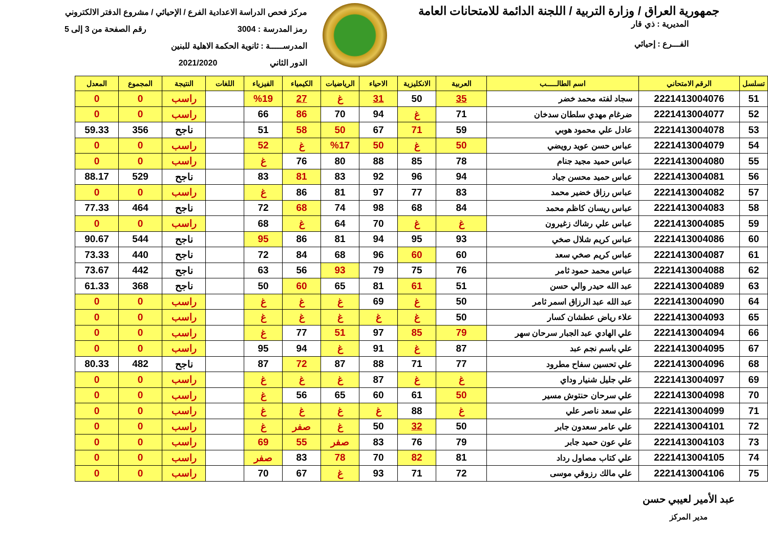جمهورية العراق / وزارة التربية / اللجنة الدائمة للامتحانات العامة
المديرية : ذي قار
الفـــرع : إحيائي
مركز فحص الدراسة الاعدادية الفرع / الإحيائي / مشروع الدفتر الالكتروني
رمز المدرسة : 3004 رقم الصفحة من 3 إلى 5
المدرســـــة : ثانوية الحكمة الاهلية للبنين
الدور الثاني 2021/2020
| تسلسل | الرقم الامتحاني | اسم الطالـــــب | العربية | الانكليزية | الاحياء | الرياضيات | الكيمياء | الفيزياء | اللغات | النتيجة | المجموع | المعدل |
| --- | --- | --- | --- | --- | --- | --- | --- | --- | --- | --- | --- | --- |
| 51 | 2221413004076 | سجاد لفته محمد خضر | 35 | 50 | 31 | غ | 27 | %19 | | راسب | 0 | 0 |
| 52 | 2221413004077 | ضرغام مهدي سلطان سدخان | 71 | غ | 94 | 70 | 86 | 66 | | راسب | 0 | 0 |
| 53 | 2221413004078 | عادل علي محمود هوبي | 59 | 71 | 67 | 50 | 58 | 51 | | ناجح | 356 | 59.33 |
| 54 | 2221413004079 | عباس حسن عويد رويضي | 50 | غ | 50 | %17 | غ | 52 | | راسب | 0 | 0 |
| 55 | 2221413004080 | عباس حميد مجيد جنام | 78 | 85 | 88 | 80 | 76 | غ | | راسب | 0 | 0 |
| 56 | 2221413004081 | عباس حميد محسن جياد | 94 | 96 | 92 | 83 | 81 | 83 | | ناجح | 529 | 88.17 |
| 57 | 2221413004082 | عباس رزاق خضير محمد | 83 | 77 | 97 | 81 | 86 | غ | | راسب | 0 | 0 |
| 58 | 2221413004083 | عباس ريسان كاظم محمد | 84 | 68 | 98 | 74 | 68 | 72 | | ناجح | 464 | 77.33 |
| 59 | 2221413004085 | عباس علي رشاك زغيرون | غ | غ | 70 | 64 | غ | 68 | | راسب | 0 | 0 |
| 60 | 2221413004086 | عباس كريم شلال صخي | 93 | 95 | 94 | 81 | 86 | 95 | | ناجح | 544 | 90.67 |
| 61 | 2221413004087 | عباس كريم صخي سعد | 60 | 60 | 96 | 68 | 84 | 72 | | ناجح | 440 | 73.33 |
| 62 | 2221413004088 | عباس محمد حمود ثامر | 76 | 75 | 79 | 93 | 56 | 63 | | ناجح | 442 | 73.67 |
| 63 | 2221413004089 | عبد الله حيدر والي حسن | 51 | 61 | 81 | 65 | 60 | 50 | | ناجح | 368 | 61.33 |
| 64 | 2221413004090 | عبد الله عبد الرزاق اسمر ثامر | 50 | غ | 69 | غ | غ | غ | | راسب | 0 | 0 |
| 65 | 2221413004093 | علاء رياض عطشان كسار | 50 | غ | غ | غ | غ | غ | | راسب | 0 | 0 |
| 66 | 2221413004094 | علي الهادي عبد الجبار سرحان سهر | 79 | 85 | 97 | 51 | 77 | غ | | راسب | 0 | 0 |
| 67 | 2221413004095 | علي باسم نجم عبد | 87 | غ | 91 | غ | 94 | 95 | | راسب | 0 | 0 |
| 68 | 2221413004096 | علي تحسين سفاح مطرود | 77 | 71 | 88 | 87 | 72 | 87 | | ناجح | 482 | 80.33 |
| 69 | 2221413004097 | علي جليل شنيار وداي | غ | غ | 87 | غ | غ | غ | | راسب | 0 | 0 |
| 70 | 2221413004098 | علي سرحان حنتوش مسير | 50 | 61 | 60 | 65 | 56 | غ | | راسب | 0 | 0 |
| 71 | 2221413004099 | علي سعد ناصر علي | غ | 88 | غ | غ | غ | غ | | راسب | 0 | 0 |
| 72 | 2221413004101 | علي عامر سعدون جابر | 50 | 32 | 50 | غ | صفر | غ | | راسب | 0 | 0 |
| 73 | 2221413004103 | علي عون حميد جابر | 79 | 76 | 83 | صفر | 55 | 69 | | راسب | 0 | 0 |
| 74 | 2221413004105 | علي كتاب مصاول رداد | 81 | 82 | 70 | 78 | 83 | صفر | | راسب | 0 | 0 |
| 75 | 2221413004106 | علي مالك رزوقي موسى | 72 | 71 | 93 | غ | 67 | 70 | | راسب | 0 | 0 |
عبد الأمير لعيبي حسن
مدير المركز